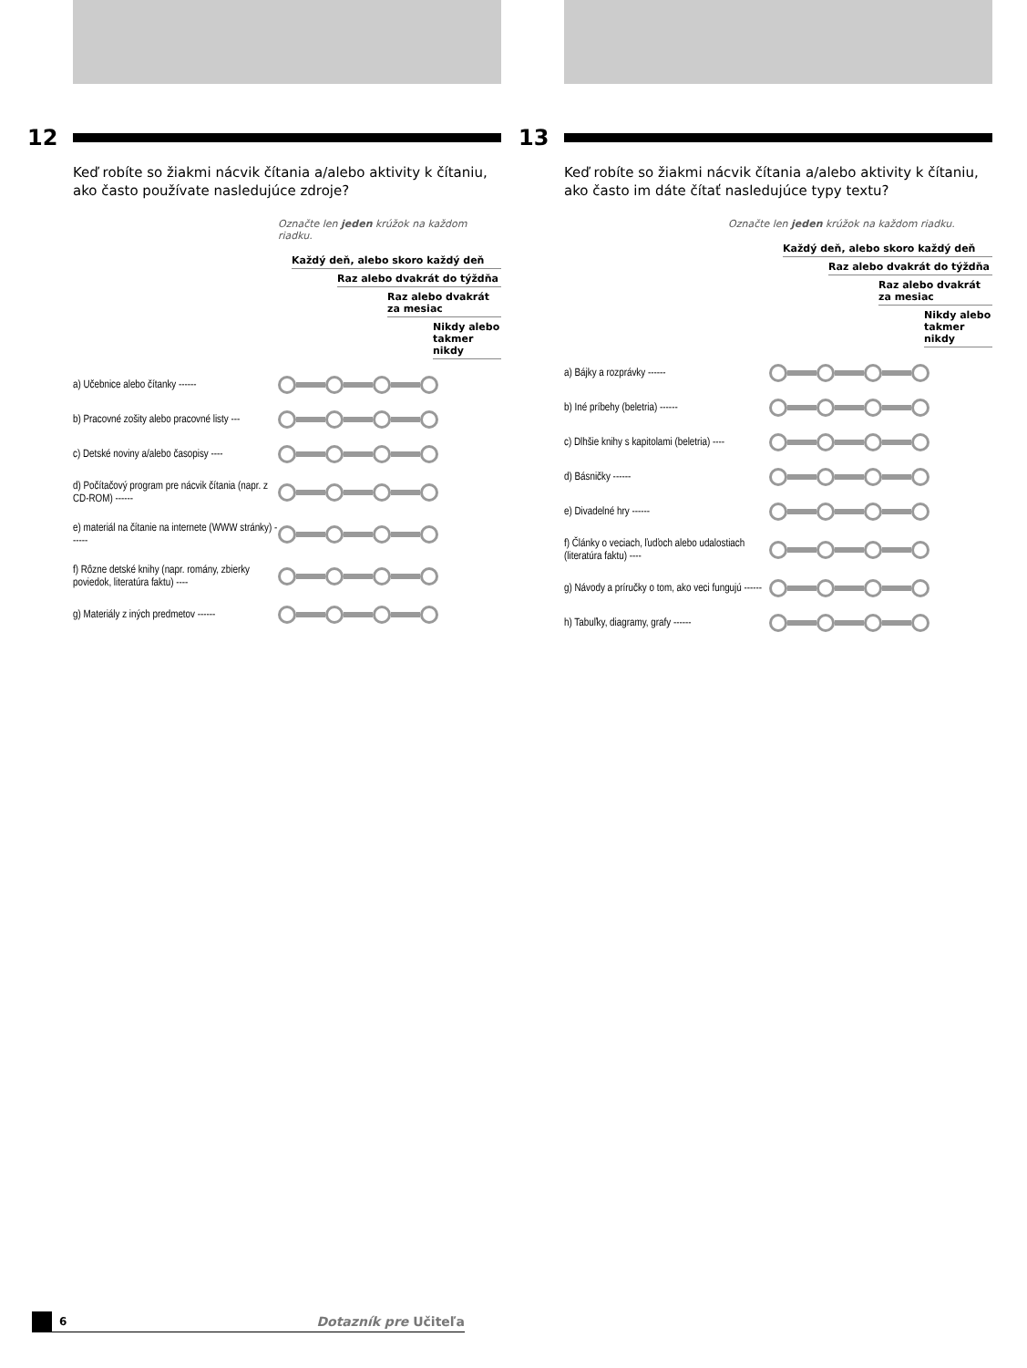12
Keď robíte so žiakmi nácvik čítania a/alebo aktivity k čítaniu, ako často používate nasledujúce zdroje?
Označte len jeden krúžok na každom riadku.
Každý deň, alebo skoro každý deň
Raz alebo dvakrát do týždňa
Raz alebo dvakrát za mesiac
Nikdy alebo takmer nikdy
a) Učebnice alebo čítanky ------
b) Pracovné zošity alebo pracovné listy ---
c) Detské noviny a/alebo časopisy ----
d) Počítačový program pre nácvik čítania (napr. z CD-ROM) ------
e) materiál na čítanie na internete (WWW stránky) ------
f) Rôzne detské knihy (napr. romány, zbierky poviedok, literatúra faktu) ----
g) Materiály z iných predmetov ------
13
Keď robíte so žiakmi nácvik čítania a/alebo aktivity k čítaniu, ako často im dáte čítať nasledujúce typy textu?
Označte len jeden krúžok na každom riadku.
Každý deň, alebo skoro každý deň
Raz alebo dvakrát do týždňa
Raz alebo dvakrát za mesiac
Nikdy alebo takmer nikdy
a) Bájky a rozprávky ------
b) Iné príbehy (beletria) ------
c) Dlhšie knihy s kapitolami (beletria) ----
d) Básničky ------
e) Divadelné hry ------
f) Články o veciach, ľuďoch alebo udalostiach (literatúra faktu) ----
g) Návody a príručky o tom, ako veci fungujú ------
h) Tabuľky, diagramy, grafy ------
6 Dotazník pre Učiteľa